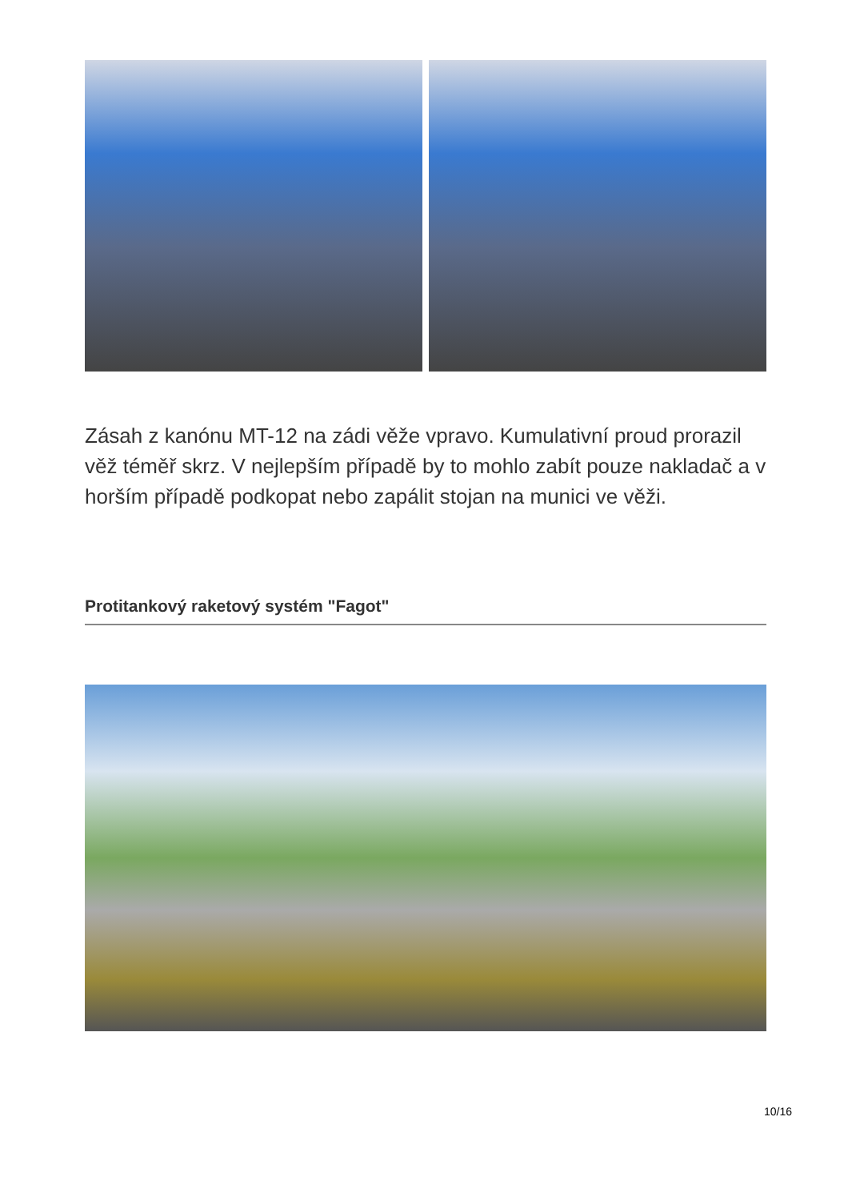Zásah z kanónu MT-12 na zádi věže vpravo. Kumulativní proud prorazil věž téměř skrz. V nejlepším případě by to mohlo zabít pouze nakladač a v horším případě podkopat nebo zapálit stojan na munici ve věži.
Protitankový raketový systém "Fagot"
10/16